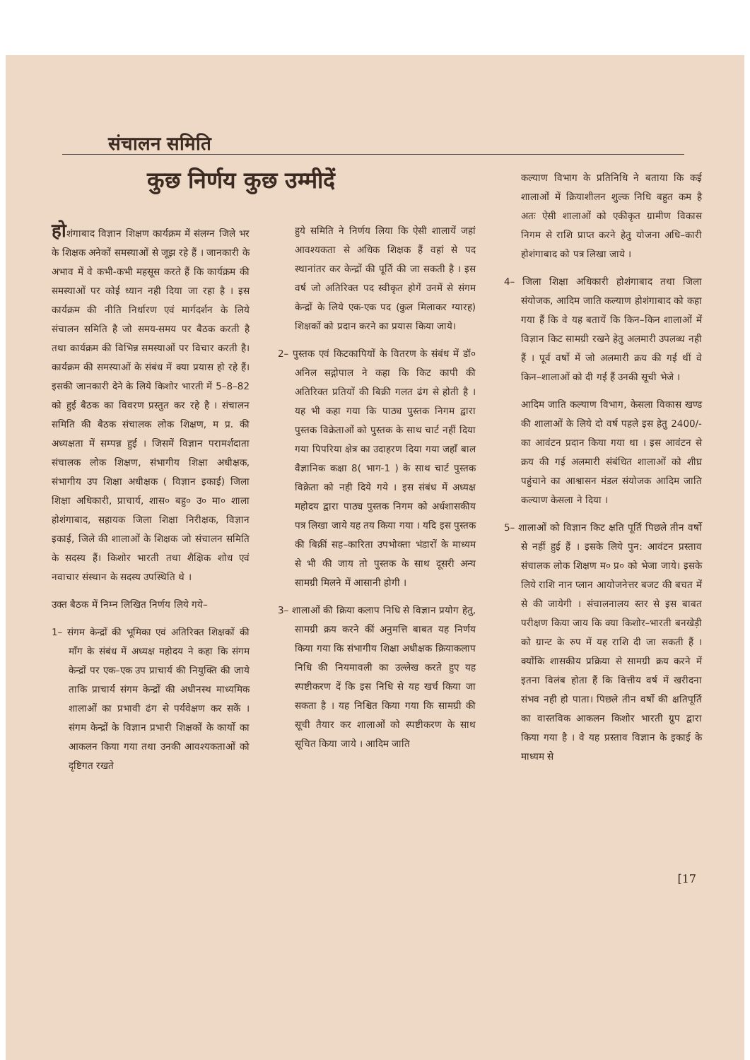संचालन समिति
कुछ निर्णय कुछ उम्मीदें
होशंगाबाद विज्ञान शिक्षण कार्यक्रम में संलग्न जिले भर के शिक्षक अनेकों समस्याओं से जूझ रहे हैं । जानकारी के अभाव में वे कभी-कभी महसूस करते हैं कि कार्यक्रम की समस्याओं पर कोई ध्यान नही दिया जा रहा है । इस कार्यक्रम की नीति निर्धारण एवं मार्गदर्शन के लिये संचालन समिति है जो समय-समय पर बैठक करती है तथा कार्यक्रम की विभिन्न समस्याओं पर विचार करती है। कार्यक्रम की समस्याओं के संबंध में क्या प्रयास हो रहे हैं। इसकी जानकारी देने के लिये किशोर भारती में 5–8–82 को हुई बैठक का विवरण प्रस्तुत कर रहे है । संचालन समिति की बैठक संचालक लोक शिक्षण, म प्र. की अध्यक्षता में सम्पन्न हुई । जिसमें विज्ञान परामर्शदाता संचालक लोक शिक्षण, संभागीय शिक्षा अधीक्षक, संभागीय उप शिक्षा अधीक्षक ( विज्ञान इकाई) जिला शिक्षा अधिकारी, प्राचार्य, शास० बहु० उ० मा० शाला होशंगाबाद, सहायक जिला शिक्षा निरीक्षक, विज्ञान इकाई, जिले की शालाओं के शिक्षक जो संचालन समिति के सदस्य हैं। किशोर भारती तथा शैक्षिक शोध एवं नवाचार संस्थान के सदस्य उपस्थिति थे ।
उक्त बैठक में निम्न लिखित निर्णय लिये गये–
1– संगम केन्द्रों की भूमिका एवं अतिरिक्त शिक्षकों की माँग के संबंध में अध्यक्ष महोदय ने कहा कि संगम केन्द्रों पर एक–एक उप प्राचार्य की नियुक्ति की जाये ताकि प्राचार्य संगम केन्द्रों की अधीनस्थ माध्यमिक शालाओं का प्रभावी ढंग से पर्यवेक्षण कर सकें । संगम केन्द्रों के विज्ञान प्रभारी शिक्षकों के कार्यो का आकलन किया गया तथा उनकी आवश्यकताओं को दृष्टिगत रखते
हुये समिति ने निर्णय लिया कि ऐसी शालायें जहां आवश्यकता से अधिक शिक्षक हैं वहां से पद स्थानांतर कर केन्द्रों की पूर्ति की जा सकती है । इस वर्ष जो अतिरिक्त पद स्वीकृत होगें उनमें से संगम केन्द्रों के लिये एक-एक पद (कुल मिलाकर ग्यारह) शिक्षकों को प्रदान करने का प्रयास किया जाये।
2– पुस्तक एवं किटकापियों के वितरण के संबंध में डॉ० अनिल सद्गोपाल ने कहा कि किट कापी की अतिरिक्त प्रतियों की बिक्री गलत ढंग से होती है । यह भी कहा गया कि पाठ्य पुस्तक निगम द्वारा पुस्तक विक्रेताओं को पुस्तक के साथ चार्ट नहीं दिया गया पिपरिया क्षेत्र का उदाहरण दिया गया जहाँ बाल वैज्ञानिक कक्षा 8( भाग-1 ) के साथ चार्ट पुस्तक विक्रेता को नही दिये गये । इस संबंध में अध्यक्ष महोदय द्वारा पाठ्य पुस्तक निगम को अर्धशासकीय पत्र लिखा जाये यह तय किया गया । यदि इस पुस्तक की बिक्रीं सह–कारिता उपभोक्ता भंडारों के माध्यम से भी की जाय तो पुस्तक के साथ दूसरी अन्य सामग्री मिलने में आसानी होगी ।
3– शालाओं की क्रिया कलाप निधि से विज्ञान प्रयोग हेतु, सामग्री क्रय करने कीं अनुमत्ति बाबत यह निर्णय किया गया कि संभागीय शिक्षा अधीक्षक क्रियाकलाप निधि की नियमावली का उल्लेख करते हुए यह स्पष्टीकरण दें कि इस निधि से यह खर्च किया जा सकता है । यह निश्चित किया गया कि सामग्री की सूची तैयार कर शालाओं को स्पष्टीकरण के साथ सूचित किया जाये । आदिम जाति
कल्याण विभाग के प्रतिनिधि ने बताया कि कई शालाओं में क्रियाशीलन शुल्क निधि बहुत कम है अतः ऐसी शालाओं को एकीकृत ग्रामीण विकास निगम से राशि प्राप्त करने हेतु योजना अधि–कारी होशंगाबाद को पत्र लिखा जाये ।
4– जिला शिक्षा अधिकारी होशंगाबाद तथा जिला संयोजक, आदिम जाति कल्याण होशंगाबाद को कहा गया हैं कि वे यह बतायें कि किन–किन शालाओं में विज्ञान किट सामग्री रखने हेतु अलमारी उपलब्ध नही हैं । पूर्व वर्षो में जो अलमारी क्रय की गई थीं वे किन–शालाओं को दी गई हैं उनकी सूची भेजे ।
आदिम जाति कल्याण विभाग, केसला विकास खण्ड की शालाओं के लिये दो वर्ष पहले इस हेतु 2400/- का आवंटन प्रदान किया गया था । इस आवंटन से क्रय की गई अलमारी संबंधित शालाओं को शीघ्र पहुंचाने का आश्वासन मंडल संयोजक आदिम जाति कल्याण केसला ने दिया ।
5– शालाओं को विज्ञान किट क्षति पूर्ति पिछले तीन वर्षो से नहीं हुई हैं । इसके लिये पुन: आवंटन प्रस्ताव संचालक लोक शिक्षण म० प्र० को भेजा जाये। इसके लिये राशि नान प्लान आयोजनेत्तर बजट की बचत में से की जायेगी । संचालनालय स्तर से इस बाबत परीक्षण किया जाय कि क्या किशोर–भारती बनखेड़ी को ग्रान्ट के रुप में यह राशि दी जा सकती हैं । क्योंकि शासकीय प्रक्रिया से सामग्री क्रय करने में इतना विलंब होता हैं कि वित्तीय वर्ष में खरीदना संभव नही हो पाता। पिछले तीन वर्षो की क्षतिपूर्ति का वास्तविक आकलन किशोर भारती ग्रुप द्वारा किया गया है । वे यह प्रस्ताव विज्ञान के इकाई के माध्यम से
[17